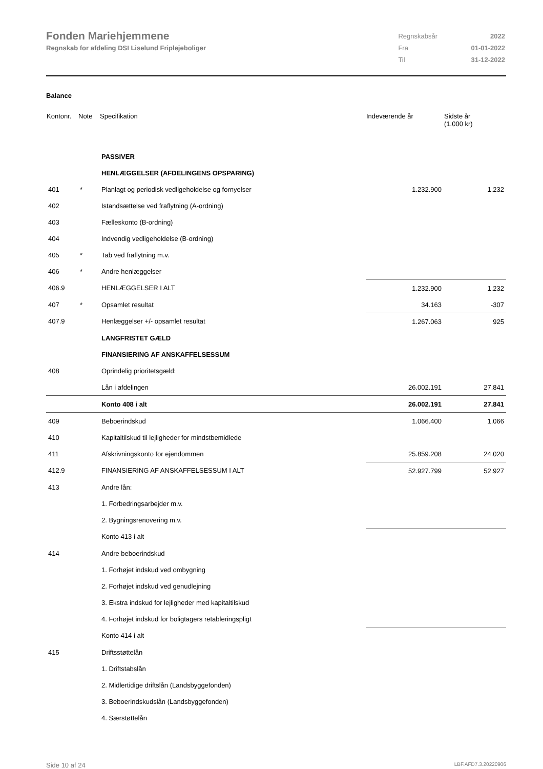Fonden Mariehjemmene
Regnskab for afdeling DSI Liselund Friplejeboliger
| Regnskabsår | 2022 |
| Fra | 01-01-2022 |
| Til | 31-12-2022 |
Balance
| Kontonr. | Note | Specifikation | Indeværende år | Sidste år (1.000 kr) |
| --- | --- | --- | --- | --- |
| | | PASSIVER | | |
| | | HENLÆGGELSER (AFDELINGENS OPSPARING) | | |
| 401 | * | Planlagt og periodisk vedligeholdelse og fornyelser | 1.232.900 | 1.232 |
| 402 | | Istandsættelse ved fraflytning (A-ordning) | | |
| 403 | | Fælleskonto (B-ordning) | | |
| 404 | | Indvendig vedligeholdelse (B-ordning) | | |
| 405 | * | Tab ved fraflytning m.v. | | |
| 406 | * | Andre henlæggelser | | |
| 406.9 | | HENLÆGGELSER I ALT | 1.232.900 | 1.232 |
| 407 | * | Opsamlet resultat | 34.163 | -307 |
| 407.9 | | Henlæggelser +/- opsamlet resultat | 1.267.063 | 925 |
| | | LANGFRISTET GÆLD | | |
| | | FINANSIERING AF ANSKAFFELSESSUM | | |
| 408 | | Oprindelig prioritetsgæld: | | |
| | | Lån i afdelingen | 26.002.191 | 27.841 |
| | | Konto 408 i alt | 26.002.191 | 27.841 |
| 409 | | Beboerindskud | 1.066.400 | 1.066 |
| 410 | | Kapitaltilskud til lejligheder for mindstbemidlede | | |
| 411 | | Afskrivningskonto for ejendommen | 25.859.208 | 24.020 |
| 412.9 | | FINANSIERING AF ANSKAFFELSESSUM I ALT | 52.927.799 | 52.927 |
| 413 | | Andre lån: | | |
| | | 1. Forbedringsarbejder m.v. | | |
| | | 2. Bygningsrenovering m.v. | | |
| | | Konto 413 i alt | | |
| 414 | | Andre beboerindskud | | |
| | | 1. Forhøjet indskud ved ombygning | | |
| | | 2. Forhøjet indskud ved genudlejning | | |
| | | 3. Ekstra indskud for lejligheder med kapitaltilskud | | |
| | | 4. Forhøjet indskud for boligtagers retableringspligt | | |
| | | Konto 414 i alt | | |
| 415 | | Driftsstøttelån | | |
| | | 1. Driftstabslån | | |
| | | 2. Midlertidige driftslån (Landsbyggefonden) | | |
| | | 3. Beboerindskudslån (Landsbyggefonden) | | |
| | | 4. Særstøttelån | | |
Side 10 af 24 LBF.AFD7.3.20220906